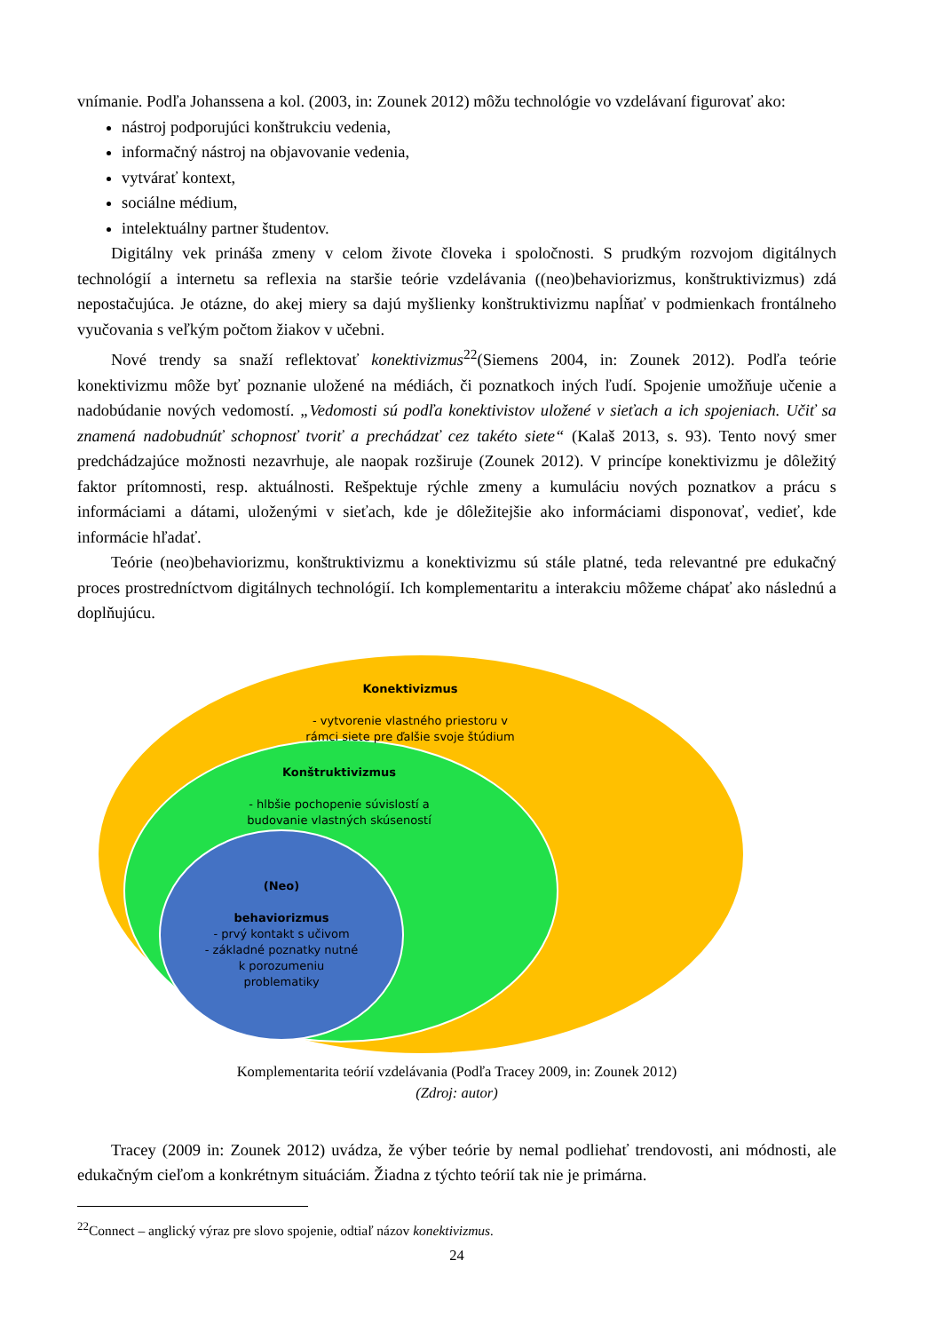vnímanie. Podľa Johanssena a kol. (2003, in: Zounek 2012) môžu technológie vo vzdelávaní figurovať ako:
nástroj podporujúci konštrukciu vedenia,
informačný nástroj na objavovanie vedenia,
vytvárať kontext,
sociálne médium,
intelektuálny partner študentov.
Digitálny vek prináša zmeny v celom živote človeka i spoločnosti. S prudkým rozvojom digitálnych technológií a internetu sa reflexia na staršie teórie vzdelávania ((neo)behaviorizmus, konštruktivizmus) zdá nepostačujúca. Je otázne, do akej miery sa dajú myšlienky konštruktivizmu napĺňať v podmienkach frontálneho vyučovania s veľkým počtom žiakov v učebni.
Nové trendy sa snaží reflektovať konektivizmus<sup>22</sup>(Siemens 2004, in: Zounek 2012). Podľa teórie konektivizmu môže byť poznanie uložené na médiách, či poznatkoch iných ľudí. Spojenie umožňuje učenie a nadobúdanie nových vedomostí. „Vedomosti sú podľa konektivistov uložené v sieťach a ich spojeniach. Učiť sa znamená nadobudnúť schopnosť tvoriť a prechádzať cez takéto siete“ (Kalaš 2013, s. 93). Tento nový smer predchádzajúce možnosti nezavrhuje, ale naopak rozširuje (Zounek 2012). V princípe konektivizmu je dôležitý faktor prítomnosti, resp. aktuálnosti. Rešpektuje rýchle zmeny a kumuláciu nových poznatkov a prácu s informáciami a dátami, uloženými v sieťach, kde je dôležitejšie ako informáciami disponovať, vedieť, kde informácie hľadať.
Teórie (neo)behaviorizmu, konštruktivizmu a konektivizmu sú stále platné, teda relevantné pre edukačný proces prostredníctvom digitálnych technológií. Ich komplementaritu a interakciu môžeme chápať ako následnú a doplňujúcu.
Konektivizmus
- vytvorenie vlastného priestoru v rámci siete pre ďalšie svoje štúdium
Konštruktivizmus
- hlbšie pochopenie súvislostí a budovanie vlastných skúseností
(Neo)
behaviorizmus
- prvý kontakt s učivom
- základné poznatky nutné k porozumeniu problematiky
Komplementarita teórií vzdelávania (Podľa Tracey 2009, in: Zounek 2012)
(Zdroj: autor)
Tracey (2009 in: Zounek 2012) uvádza, že výber teórie by nemal podliehať trendovosti, ani módnosti, ale edukačným cieľom a konkrétnym situáciám. Žiadna z týchto teórií tak nie je primárna.
<sup>22</sup> Connect – anglický výraz pre slovo spojenie, odtiaľ názov konektivizmus.
24